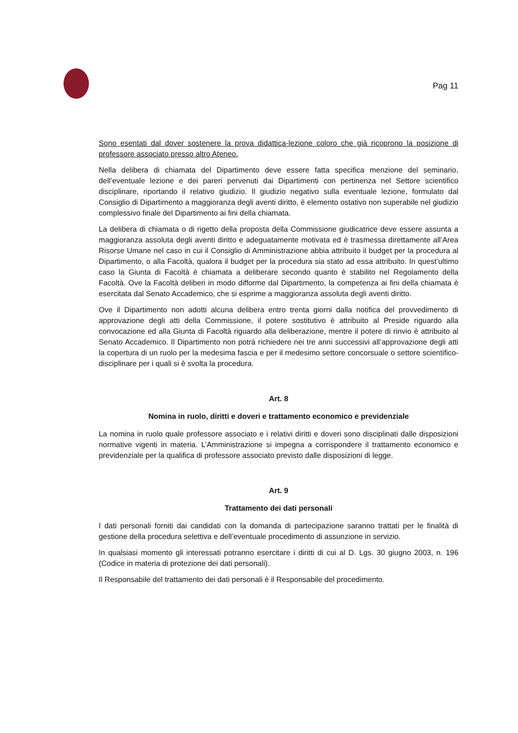Pag 11
Sono esentati dal dover sostenere la prova didattica-lezione coloro che già ricoprono la posizione di professore associato presso altro Ateneo.
Nella delibera di chiamata del Dipartimento deve essere fatta specifica menzione del seminario, dell’eventuale lezione e dei pareri pervenuti dai Dipartimenti con pertinenza nel Settore scientifico disciplinare, riportando il relativo giudizio. Il giudizio negativo sulla eventuale lezione, formulato dal Consiglio di Dipartimento a maggioranza degli aventi diritto, è elemento ostativo non superabile nel giudizio complessivo finale del Dipartimento ai fini della chiamata.
La delibera di chiamata o di rigetto della proposta della Commissione giudicatrice deve essere assunta a maggioranza assoluta degli aventi diritto e adeguatamente motivata ed è trasmessa direttamente all’Area Risorse Umane nel caso in cui il Consiglio di Amministrazione abbia attribuito il budget per la procedura al Dipartimento, o alla Facoltà, qualora il budget per la procedura sia stato ad essa attribuito. In quest’ultimo caso la Giunta di Facoltà è chiamata a deliberare secondo quanto è stabilito nel Regolamento della Facoltà. Ove la Facoltà deliberi in modo difforme dal Dipartimento, la competenza ai fini della chiamata è esercitata dal Senato Accademico, che si esprime a maggioranza assoluta degli aventi diritto.
Ove il Dipartimento non adotti alcuna delibera entro trenta giorni dalla notifica del provvedimento di approvazione degli atti della Commissione, il potere sostitutivo è attribuito al Preside riguardo alla convocazione ed alla Giunta di Facoltà riguardo alla deliberazione, mentre il potere di rinvio è attribuito al Senato Accademico. Il Dipartimento non potrà richiedere nei tre anni successivi all’approvazione degli atti la copertura di un ruolo per la medesima fascia e per il medesimo settore concorsuale o settore scientifico-disciplinare per i quali si è svolta la procedura.
Art. 8
Nomina in ruolo, diritti e doveri e trattamento economico e previdenziale
La nomina in ruolo quale professore associato e i relativi diritti e doveri sono disciplinati dalle disposizioni normative vigenti in materia. L’Amministrazione si impegna a corrispondere il trattamento economico e previdenziale per la qualifica di professore associato previsto dalle disposizioni di legge.
Art. 9
Trattamento dei dati personali
I dati personali forniti dai candidati con la domanda di partecipazione saranno trattati per le finalità di gestione della procedura selettiva e dell’eventuale procedimento di assunzione in servizio.
In qualsiasi momento gli interessati potranno esercitare i diritti di cui al D. Lgs. 30 giugno 2003, n. 196 (Codice in materia di protezione dei dati personali).
Il Responsabile del trattamento dei dati personali è il Responsabile del procedimento.